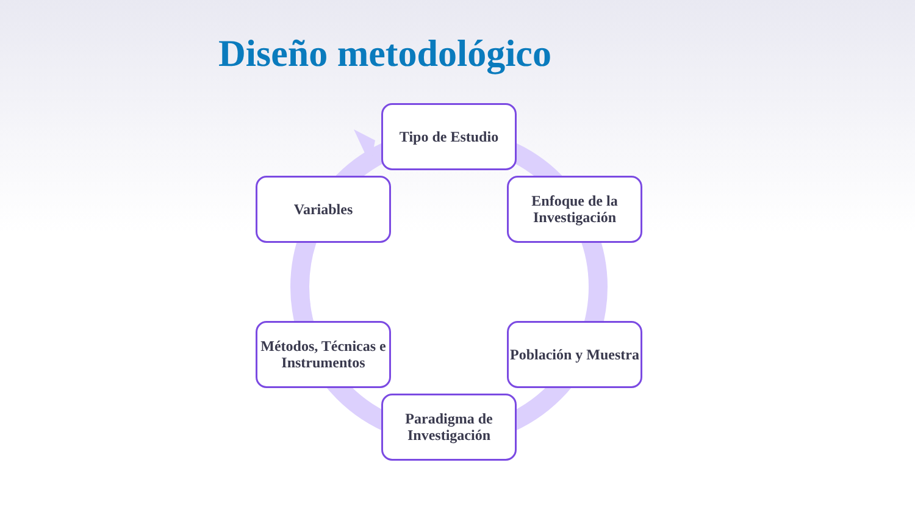Diseño metodológico
Tipo de Estudio
Enfoque de la Investigación
Población y Muestra
Paradigma de Investigación
Métodos, Técnicas e Instrumentos
Variables